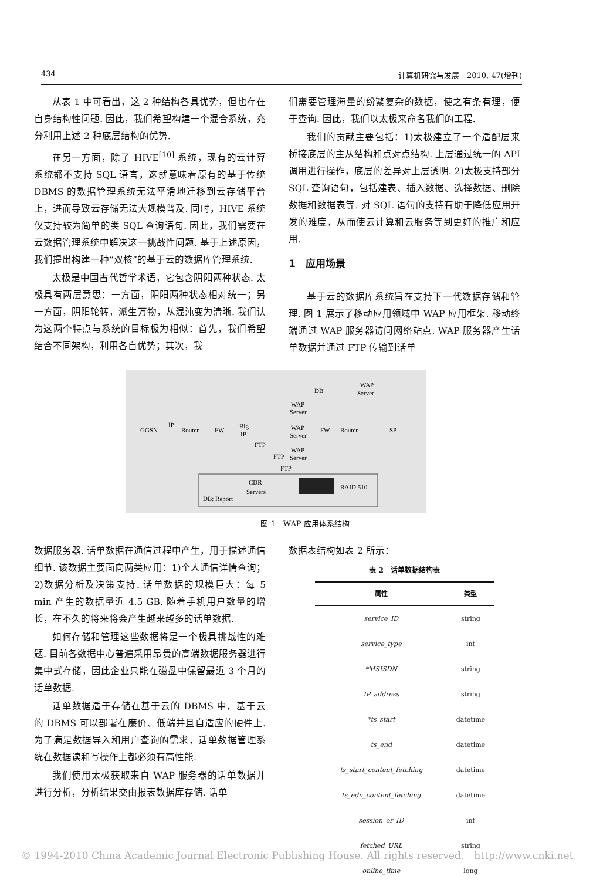434 计算机研究与发展　2010, 47(增刊)
从表 1 中可看出，这 2 种结构各具优势，但也存在自身结构性问题. 因此，我们希望构建一个混合系统，充分利用上述 2 种底层结构的优势.
在另一方面，除了 HIVE<sup>[10]</sup> 系统，现有的云计算系统都不支持 SQL 语言，这就意味着原有的基于传统 DBMS 的数据管理系统无法平滑地迁移到云存储平台上，进而导致云存储无法大规模普及. 同时，HIVE 系统仅支持较为简单的类 SQL 查询语句. 因此，我们需要在云数据管理系统中解决这一挑战性问题. 基于上述原因，我们提出构建一种“双核”的基于云的数据库管理系统.
太极是中国古代哲学术语，它包含阴阳两种状态. 太极具有两层意思：一方面，阴阳两种状态相对统一；另一方面，阴阳轮转，派生万物，从混沌变为清晰. 我们认为这两个特点与系统的目标极为相似：首先，我们希望结合不同架构，利用各自优势；其次，我
们需要管理海量的纷繁复杂的数据，使之有条有理，便于查询. 因此，我们以太极来命名我们的工程.
我们的贡献主要包括：1)太极建立了一个适配层来桥接底层的主从结构和点对点结构. 上层通过统一的 API 调用进行操作，底层的差异对上层透明. 2)太极支持部分 SQL 查询语句，包括建表、插入数据、选择数据、删除数据和数据表等. 对 SQL 语句的支持有助于降低应用开发的难度，从而使云计算和云服务等到更好的推广和应用.
1　应用场景
基于云的数据库系统旨在支持下一代数据存储和管理. 图 1 展示了移动应用领域中 WAP 应用框架. 移动终端通过 WAP 服务器访问网络站点. WAP 服务器产生话单数据并通过 FTP 传输到话单
GGSN
IP
Router
FW
Big
IP
WAP
Server
WAP
Server
WAP
Server
DB
WAP
Server
FW
Router
SP
FTP
FTP
FTP
CDR
Servers
RAID 510
DB: Report
图 1　WAP 应用体系结构
数据服务器. 话单数据在通信过程中产生，用于描述通信细节. 该数据主要面向两类应用：1)个人通信详情查询；2)数据分析及决策支持. 话单数据的规模巨大：每 5 min 产生的数据量近 4.5 GB. 随着手机用户数量的增长，在不久的将来将会产生越来越多的话单数据.
如何存储和管理这些数据将是一个极具挑战性的难题. 目前各数据中心普遍采用昂贵的高端数据服务器进行集中式存储，因此企业只能在磁盘中保留最近 3 个月的话单数据.
话单数据适于存储在基于云的 DBMS 中，基于云的 DBMS 可以部署在廉价、低端并且自适应的硬件上. 为了满足数据导入和用户查询的需求，话单数据管理系统在数据读和写操作上都必须有高性能.
我们使用太极获取来自 WAP 服务器的话单数据并进行分析，分析结果交由报表数据库存储. 话单
数据表结构如表 2 所示：
表 2　话单数据结构表
| 属性 | 类型 |
| --- | --- |
| service_ID | string |
| service_type | int |
| *MSISDN | string |
| IP_address | string |
| *ts_start | datetime |
| ts_end | datetime |
| ts_start_content_fetching | datetime |
| ts_edn_content_fetching | datetime |
| session_or_ID | int |
| fetched_URL | string |
| online_time | long |
© 1994-2010 China Academic Journal Electronic Publishing House. All rights reserved.　http://www.cnki.net